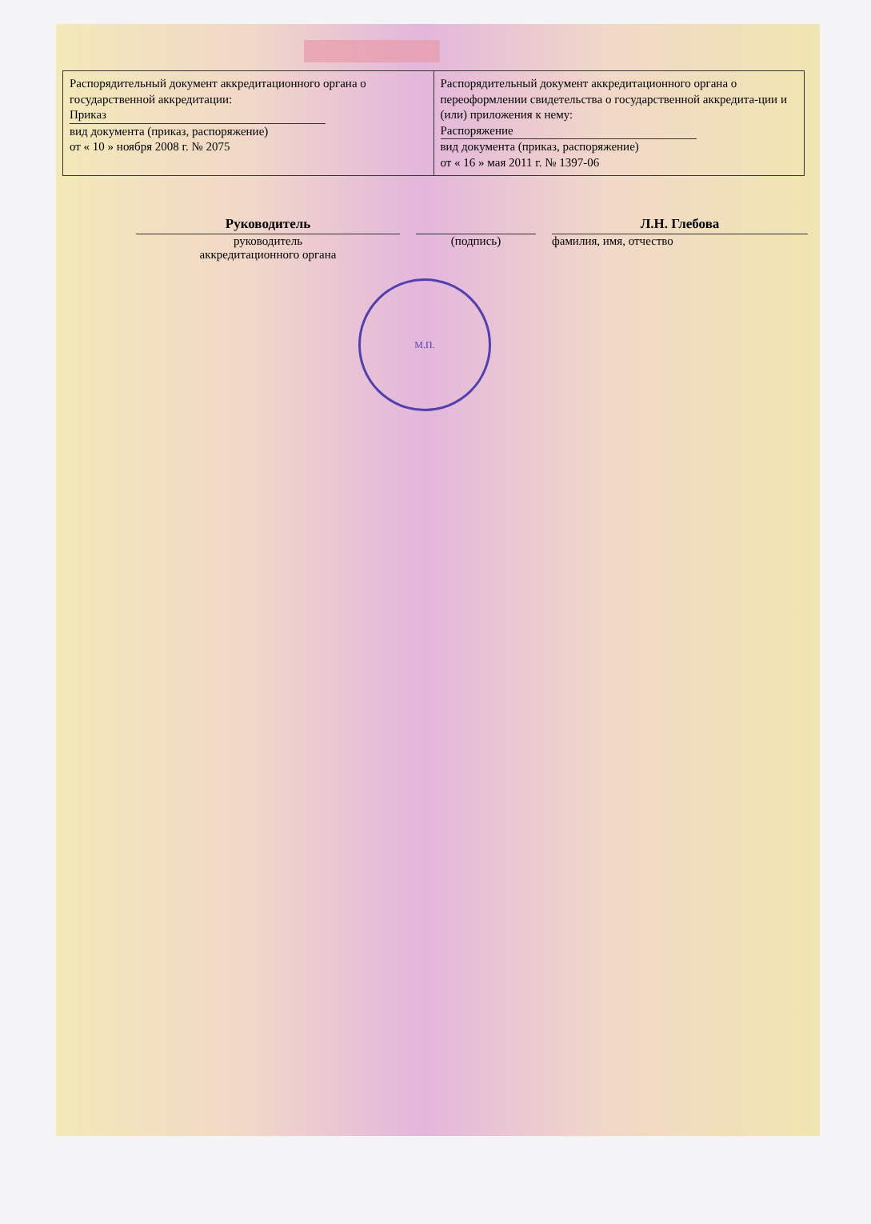| Распорядительный документ аккредитационного органа о государственной аккредитации: Приказ вид документа (приказ, распоряжение) от « 10 » ноября 2008 г. № 2075 | Распорядительный документ аккредитационного органа о переоформлении свидетельства о государственной аккредита-ции и (или) приложения к нему: Распоряжение вид документа (приказ, распоряжение) от « 16 » мая 2011 г. № 1397-06 |
Руководитель
руководитель
аккредитационного органа
(подпись) Л.Н. Глебова
фамилия, имя, отчество
М.П.